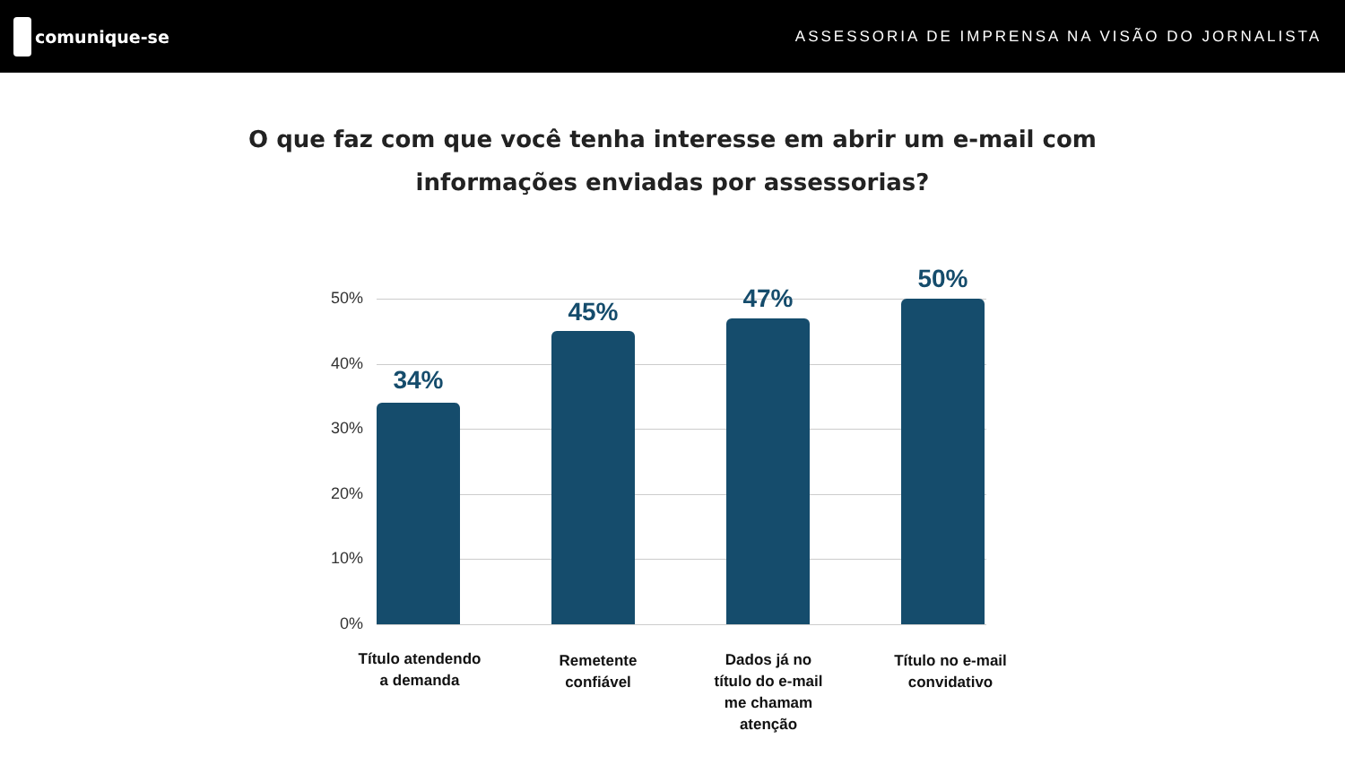comunique-se
ASSESSORIA DE IMPRENSA NA VISÃO DO JORNALISTA
O que faz com que você tenha interesse em abrir um e-mail com informações enviadas por assessorias?
50%
40%
30%
20%
10%
0%
34%
45% 47%
50%
Título atendendo a demanda
Remetente confiável
Dados já no título do e-mail me chamam atenção
Título no e-mail convidativo